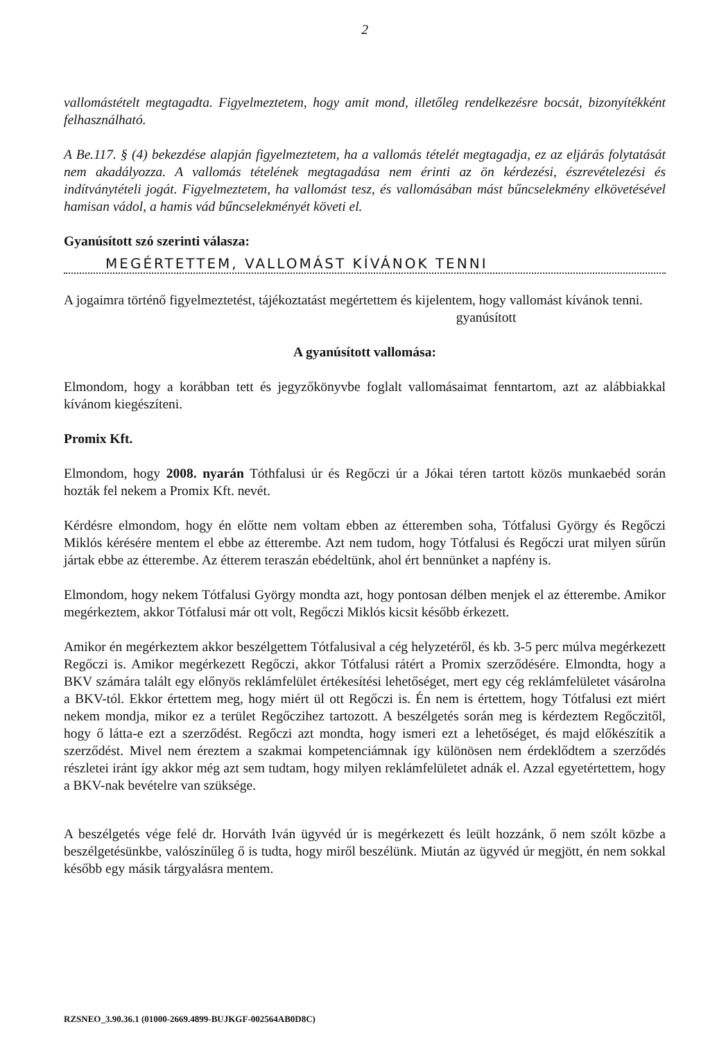2
vallomástételt megtagadta. Figyelmeztetem, hogy amit mond, illetőleg rendelkezésre bocsát, bizonyítékként felhasználható.
A Be.117. § (4) bekezdése alapján figyelmeztetem, ha a vallomás tételét megtagadja, ez az eljárás folytatását nem akadályozza. A vallomás tételének megtagadása nem érinti az ön kérdezési, észrevételezési és indítványtételi jogát. Figyelmeztetem, ha vallomást tesz, és vallomásában mást bűncselekmény elkövetésével hamisan vádol, a hamis vád bűncselekményét követi el.
Gyanúsított szó szerinti válasza:
MEGÉRTETTEM, VALLOMÁST KÍVÁNOK TENNI
A jogaimra történő figyelmeztetést, tájékoztatást megértettem és kijelentem, hogy vallomást kívánok tenni.
gyanúsított
A gyanúsított vallomása:
Elmondom, hogy a korábban tett és jegyzőkönyvbe foglalt vallomásaimat fenntartom, azt az alábbiakkal kívánom kiegészíteni.
Promix Kft.
Elmondom, hogy 2008. nyarán Tóthfalusi úr és Regőczi úr a Jókai téren tartott közös munkaebéd során hozták fel nekem a Promix Kft. nevét.
Kérdésre elmondom, hogy én előtte nem voltam ebben az étteremben soha, Tótfalusi György és Regőczi Miklós kérésére mentem el ebbe az étterembe. Azt nem tudom, hogy Tótfalusi és Regőczi urat milyen sűrűn jártak ebbe az étterembe. Az étterem teraszán ebédeltünk, ahol ért bennünket a napfény is.
Elmondom, hogy nekem Tótfalusi György mondta azt, hogy pontosan délben menjek el az étterembe. Amikor megérkeztem, akkor Tótfalusi már ott volt, Regőczi Miklós kicsit később érkezett.
Amikor én megérkeztem akkor beszélgettem Tótfalusival a cég helyzetéről, és kb. 3-5 perc múlva megérkezett Regőczi is. Amikor megérkezett Regőczi, akkor Tótfalusi rátért a Promix szerződésére. Elmondta, hogy a BKV számára talált egy előnyös reklámfelület értékesítési lehetőséget, mert egy cég reklámfelületet vásárolna a BKV-tól. Ekkor értettem meg, hogy miért ül ott Regőczi is. Én nem is értettem, hogy Tótfalusi ezt miért nekem mondja, mikor ez a terület Regőczihez tartozott. A beszélgetés során meg is kérdeztem Regőczitől, hogy ő látta-e ezt a szerződést. Regőczi azt mondta, hogy ismeri ezt a lehetőséget, és majd előkészítik a szerződést. Mivel nem éreztem a szakmai kompetenciámnak így különösen nem érdeklődtem a szerződés részletei iránt így akkor még azt sem tudtam, hogy milyen reklámfelületet adnák el. Azzal egyetértettem, hogy a BKV-nak bevételre van szüksége.
A beszélgetés vége felé dr. Horváth Iván ügyvéd úr is megérkezett és leült hozzánk, ő nem szólt közbe a beszélgetésünkbe, valószínűleg ő is tudta, hogy miről beszélünk. Miután az ügyvéd úr megjött, én nem sokkal később egy másik tárgyalásra mentem.
RZSNEO_3.90.36.1 (01000-2669.4899-BUJKGF-002564AB0D8C)